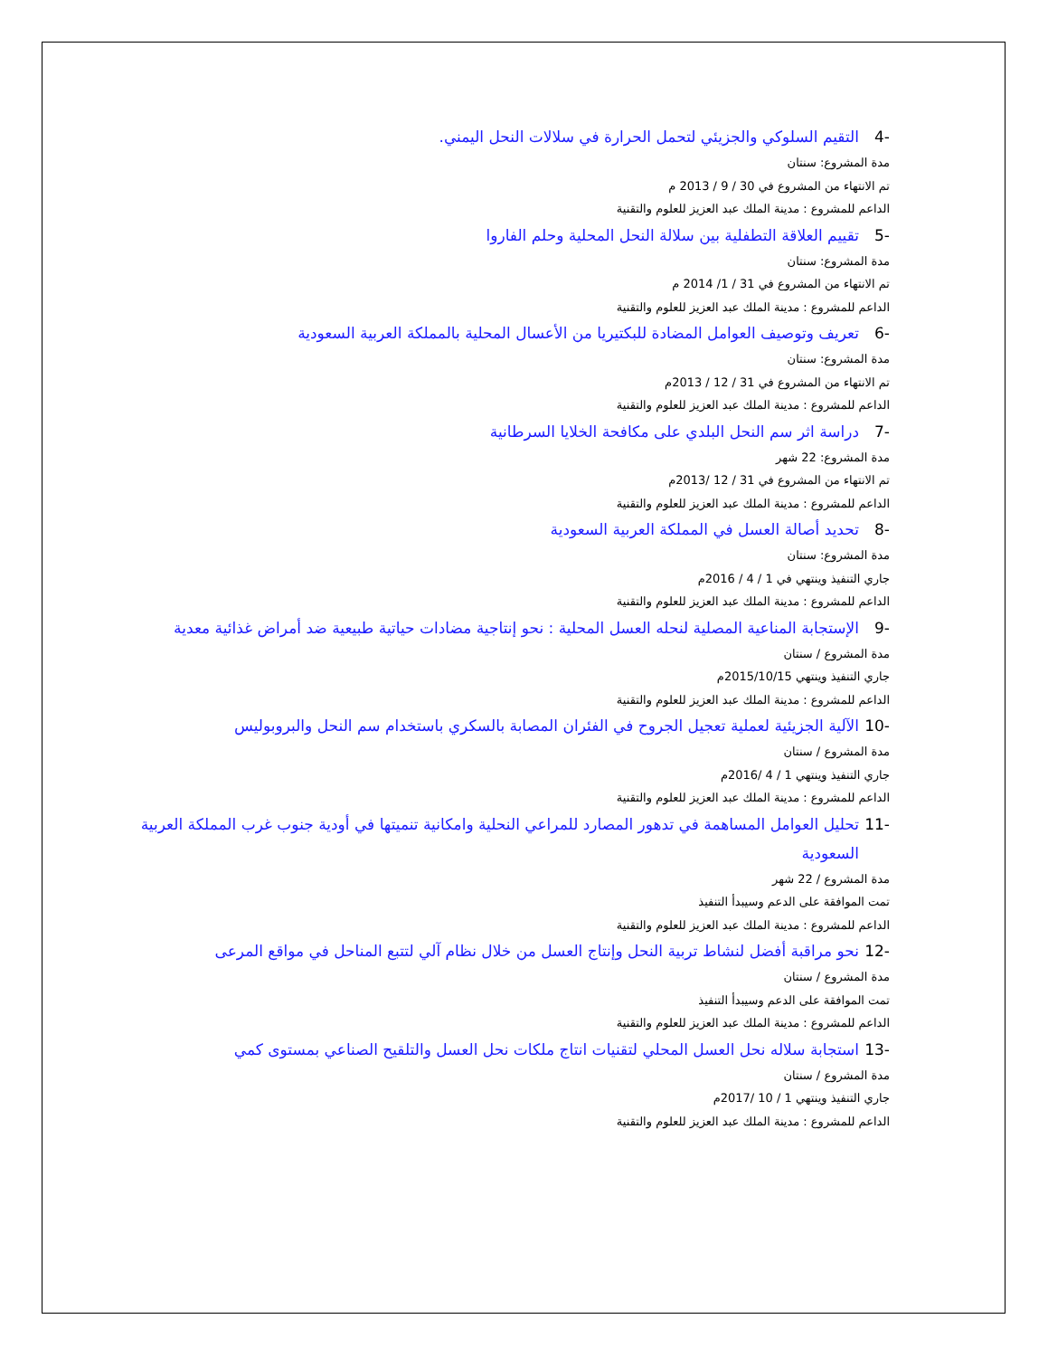-4 التقيم السلوكي والجزيئي لتحمل الحرارة في سلالات النحل اليمني.
مدة المشروع: سنتان
تم الانتهاء من المشروع في 30 / 9 / 2013 م
الداعم للمشروع : مدينة الملك عبد العزيز للعلوم والتقنية
-5 تقييم العلاقة التطفلية بين سلالة النحل المحلية وحلم الفاروا
مدة المشروع: سنتان
تم الانتهاء من المشروع في 31 / 1/ 2014 م
الداعم للمشروع : مدينة الملك عبد العزيز للعلوم والتقنية
-6 تعريف وتوصيف العوامل المضادة للبكتيريا من الأعسال المحلية بالمملكة العربية السعودية
مدة المشروع: سنتان
تم الانتهاء من المشروع في 31 / 12 / 2013م
الداعم للمشروع : مدينة الملك عبد العزيز للعلوم والتقنية
-7 دراسة اثر سم النحل البلدي على مكافحة الخلايا السرطانية
مدة المشروع: 22 شهر
تم الانتهاء من المشروع في 31 / 12 /2013م
الداعم للمشروع : مدينة الملك عبد العزيز للعلوم والتقنية
-8 تحديد أصالة العسل في المملكة العربية السعودية
مدة المشروع: سنتان
جاري التنفيذ وينتهي في 1 / 4 / 2016م
الداعم للمشروع : مدينة الملك عبد العزيز للعلوم والتقنية
-9 الإستجابة المناعية المصلية لنحله العسل المحلية : نحو إنتاجية مضادات حياتية طبيعية ضد أمراض غذائية معدية
مدة المشروع / سنتان
جاري التنفيذ وينتهي 2015/10/15م
الداعم للمشروع : مدينة الملك عبد العزيز للعلوم والتقنية
-10 الآلية الجزيئية لعملية تعجيل الجروح في الفئران المصابة بالسكري باستخدام سم النحل والبروبوليس
مدة المشروع / سنتان
جاري التنفيذ وينتهي 1 / 4 /2016م
الداعم للمشروع : مدينة الملك عبد العزيز للعلوم والتقنية
-11 تحليل العوامل المساهمة في تدهور المصارد للمراعي النحلية وامكانية تنميتها في أودية جنوب غرب المملكة العربية السعودية
مدة المشروع / 22 شهر
تمت الموافقة على الدعم وسيبدأ التنفيذ
الداعم للمشروع : مدينة الملك عبد العزيز للعلوم والتقنية
-12 نحو مراقبة أفضل لنشاط تربية النحل وإنتاج العسل من خلال نظام آلي لتتبع المناحل في مواقع المرعى
مدة المشروع / سنتان
تمت الموافقة على الدعم وسيبدأ التنفيذ
الداعم للمشروع : مدينة الملك عبد العزيز للعلوم والتقنية
-13 استجابة سلاله نحل العسل المحلي لتقنيات انتاج ملكات نحل العسل والتلقيح الصناعي بمستوى كمي
مدة المشروع / سنتان
جاري التنفيذ وينتهي 1 / 10 /2017م
الداعم للمشروع : مدينة الملك عبد العزيز للعلوم والتقنية